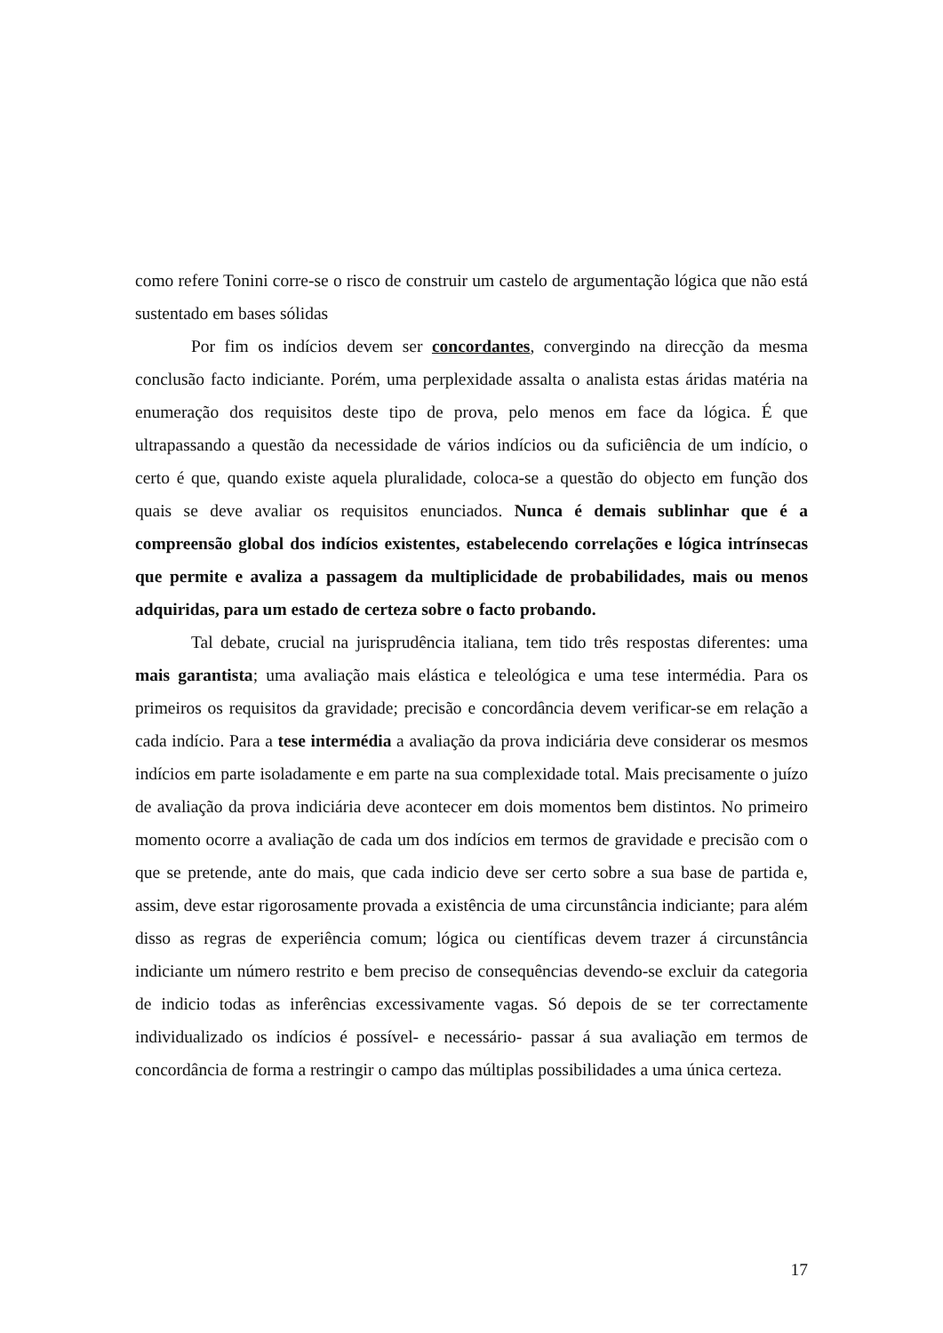como refere Tonini corre-se o risco de construir um castelo de argumentação lógica que não está sustentado em bases sólidas
Por fim os indícios devem ser concordantes, convergindo na direcção da mesma conclusão facto indiciante. Porém, uma perplexidade assalta o analista estas áridas matéria na enumeração dos requisitos deste tipo de prova, pelo menos em face da lógica. É que ultrapassando a questão da necessidade de vários indícios ou da suficiência de um indício, o certo é que, quando existe aquela pluralidade, coloca-se a questão do objecto em função dos quais se deve avaliar os requisitos enunciados. Nunca é demais sublinhar que é a compreensão global dos indícios existentes, estabelecendo correlações e lógica intrínsecas que permite e avaliza a passagem da multiplicidade de probabilidades, mais ou menos adquiridas, para um estado de certeza sobre o facto probando.
Tal debate, crucial na jurisprudência italiana, tem tido três respostas diferentes: uma mais garantista; uma avaliação mais elástica e teleológica e uma tese intermédia. Para os primeiros os requisitos da gravidade; precisão e concordância devem verificar-se em relação a cada indício. Para a tese intermédia a avaliação da prova indiciária deve considerar os mesmos indícios em parte isoladamente e em parte na sua complexidade total. Mais precisamente o juízo de avaliação da prova indiciária deve acontecer em dois momentos bem distintos. No primeiro momento ocorre a avaliação de cada um dos indícios em termos de gravidade e precisão com o que se pretende, ante do mais, que cada indicio deve ser certo sobre a sua base de partida e, assim, deve estar rigorosamente provada a existência de uma circunstância indiciante; para além disso as regras de experiência comum; lógica ou científicas devem trazer á circunstância indiciante um número restrito e bem preciso de consequências devendo-se excluir da categoria de indicio todas as inferências excessivamente vagas. Só depois de se ter correctamente individualizado os indícios é possível- e necessário- passar á sua avaliação em termos de concordância de forma a restringir o campo das múltiplas possibilidades a uma única certeza.
17